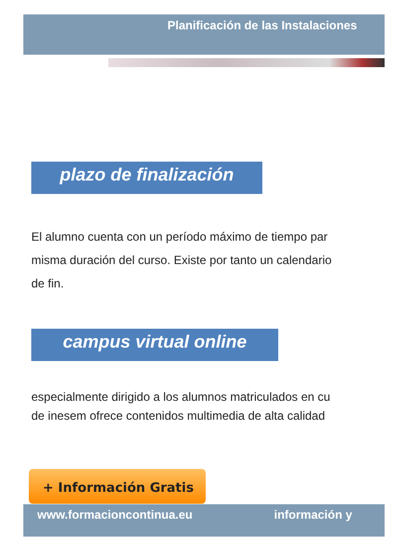Planificación de las Instalaciones
plazo de finalización
El alumno cuenta con un período máximo de tiempo par
misma duración del curso. Existe por tanto un calendario
de fin.
campus virtual online
especialmente dirigido a los alumnos matriculados en cu
de inesem ofrece contenidos multimedia de alta calidad
+ Información Gratis
www.formacioncontinua.eu información y